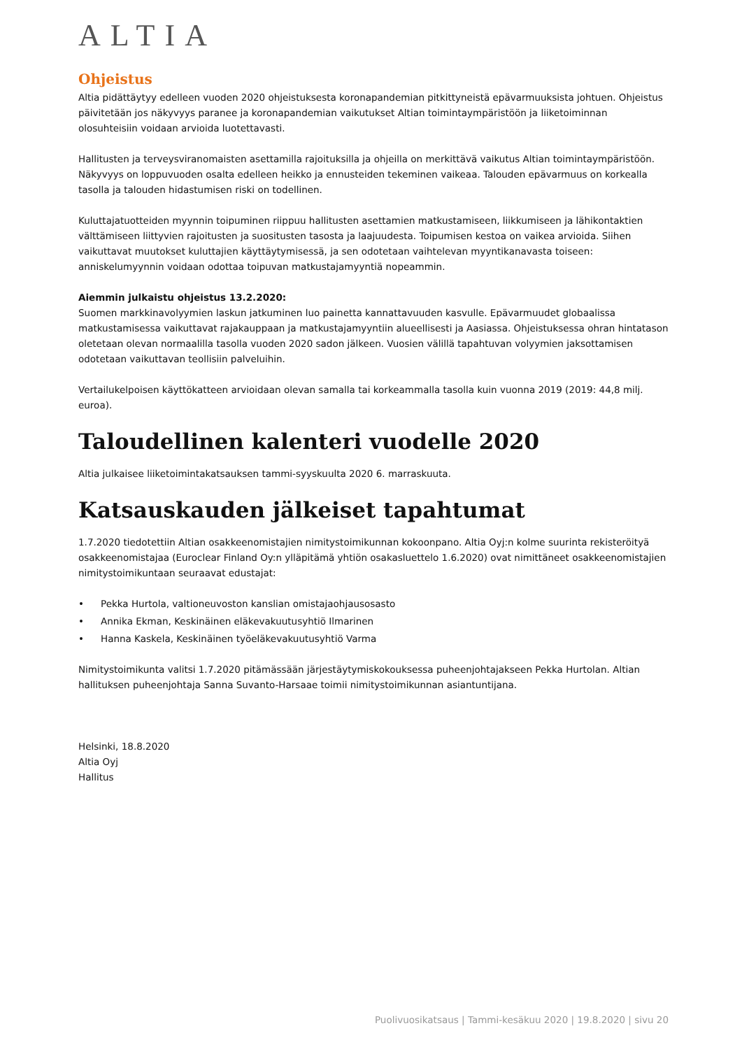ALTIA
Ohjeistus
Altia pidättäytyy edelleen vuoden 2020 ohjeistuksesta koronapandemian pitkittyneistä epävarmuuksista johtuen. Ohjeistus päivitetään jos näkyvyys paranee ja koronapandemian vaikutukset Altian toimintaympäristöön ja liiketoiminnan olosuhteisiin voidaan arvioida luotettavasti.
Hallitusten ja terveysviranomaisten asettamilla rajoituksilla ja ohjeilla on merkittävä vaikutus Altian toimintaympäristöön. Näkyvyys on loppuvuoden osalta edelleen heikko ja ennusteiden tekeminen vaikeaa. Talouden epävarmuus on korkealla tasolla ja talouden hidastumisen riski on todellinen.
Kuluttajatuotteiden myynnin toipuminen riippuu hallitusten asettamien matkustamiseen, liikkumiseen ja lähikontaktien välttämiseen liittyvien rajoitusten ja suositusten tasosta ja laajuudesta. Toipumisen kestoa on vaikea arvioida. Siihen vaikuttavat muutokset kuluttajien käyttäytymisessä, ja sen odotetaan vaihtelevan myyntikanavasta toiseen: anniskelumyynnin voidaan odottaa toipuvan matkustajamyyntiä nopeammin.
Aiemmin julkaistu ohjeistus 13.2.2020:
Suomen markkinavolyymien laskun jatkuminen luo painetta kannattavuuden kasvulle. Epävarmuudet globaalissa matkustamisessa vaikuttavat rajakauppaan ja matkustajamyyntiin alueellisesti ja Aasiassa. Ohjeistuksessa ohran hintatason oletetaan olevan normaalilla tasolla vuoden 2020 sadon jälkeen. Vuosien välillä tapahtuvan volyymien jaksottamisen odotetaan vaikuttavan teollisiin palveluihin.
Vertailukelpoisen käyttökatteen arvioidaan olevan samalla tai korkeammalla tasolla kuin vuonna 2019 (2019: 44,8 milj. euroa).
Taloudellinen kalenteri vuodelle 2020
Altia julkaisee liiketoimintakatsauksen tammi-syyskuulta 2020 6. marraskuuta.
Katsauskauden jälkeiset tapahtumat
1.7.2020 tiedotettiin Altian osakkeenomistajien nimitystoimikunnan kokoonpano. Altia Oyj:n kolme suurinta rekisteröityä osakkeenomistajaa (Euroclear Finland Oy:n ylläpitämä yhtiön osakasluettelo 1.6.2020) ovat nimittäneet osakkeenomistajien nimitystoimikuntaan seuraavat edustajat:
• Pekka Hurtola, valtioneuvoston kanslian omistajaohjausosasto
• Annika Ekman, Keskinäinen eläkevakuutusyhtiö Ilmarinen
• Hanna Kaskela, Keskinäinen työeläkevakuutusyhtiö Varma
Nimitystoimikunta valitsi 1.7.2020 pitämässään järjestäytymiskokouksessa puheenjohtajakseen Pekka Hurtolan. Altian hallituksen puheenjohtaja Sanna Suvanto-Harsaae toimii nimitystoimikunnan asiantuntijana.
Helsinki, 18.8.2020
Altia Oyj
Hallitus
Puolivuosikatsaus | Tammi-kesäkuu 2020 | 19.8.2020 | sivu 20